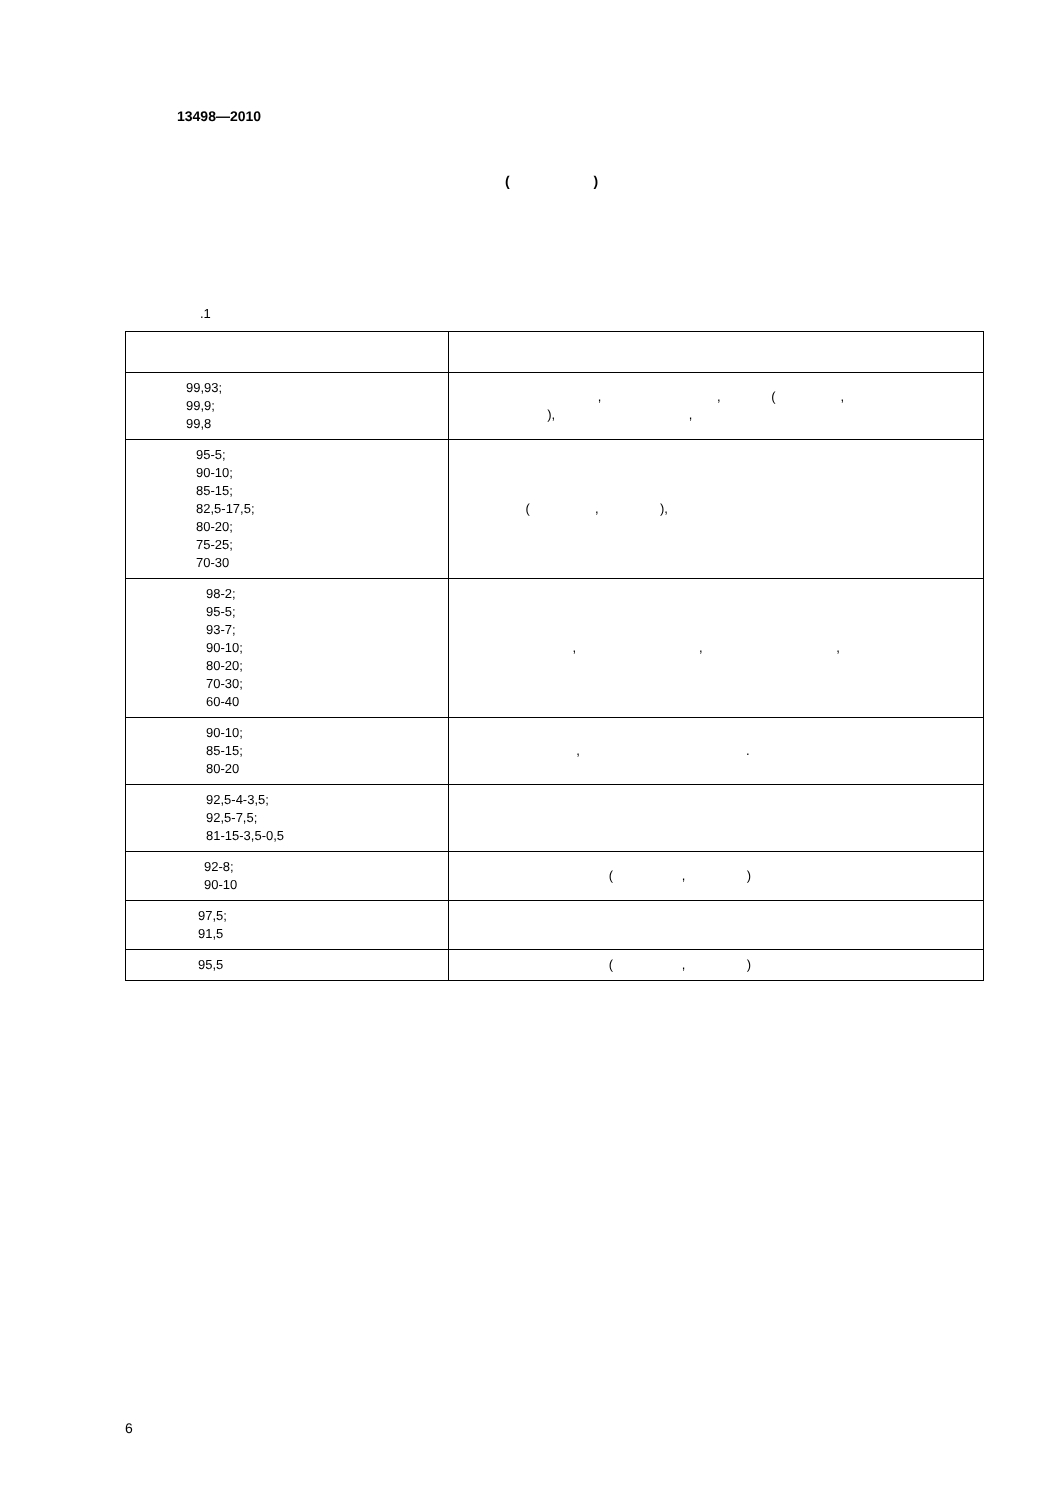13498—2010
( )
.1
| 99,93; 99,9; 99,8 | , , ( , ), , |
| 95-5; 90-10; 85-15; 82,5-17,5; 80-20; 75-25; 70-30 | ( , ), |
| 98-2; 95-5; 93-7; 90-10; 80-20; 70-30; 60-40 | , , , |
| 90-10; 85-15; 80-20 | , . |
| 92,5-4-3,5; 92,5-7,5; 81-15-3,5-0,5 | |
| 92-8; 90-10 | ( , ) |
| 97,5; 91,5 | |
| 95,5 | ( , ) |
6